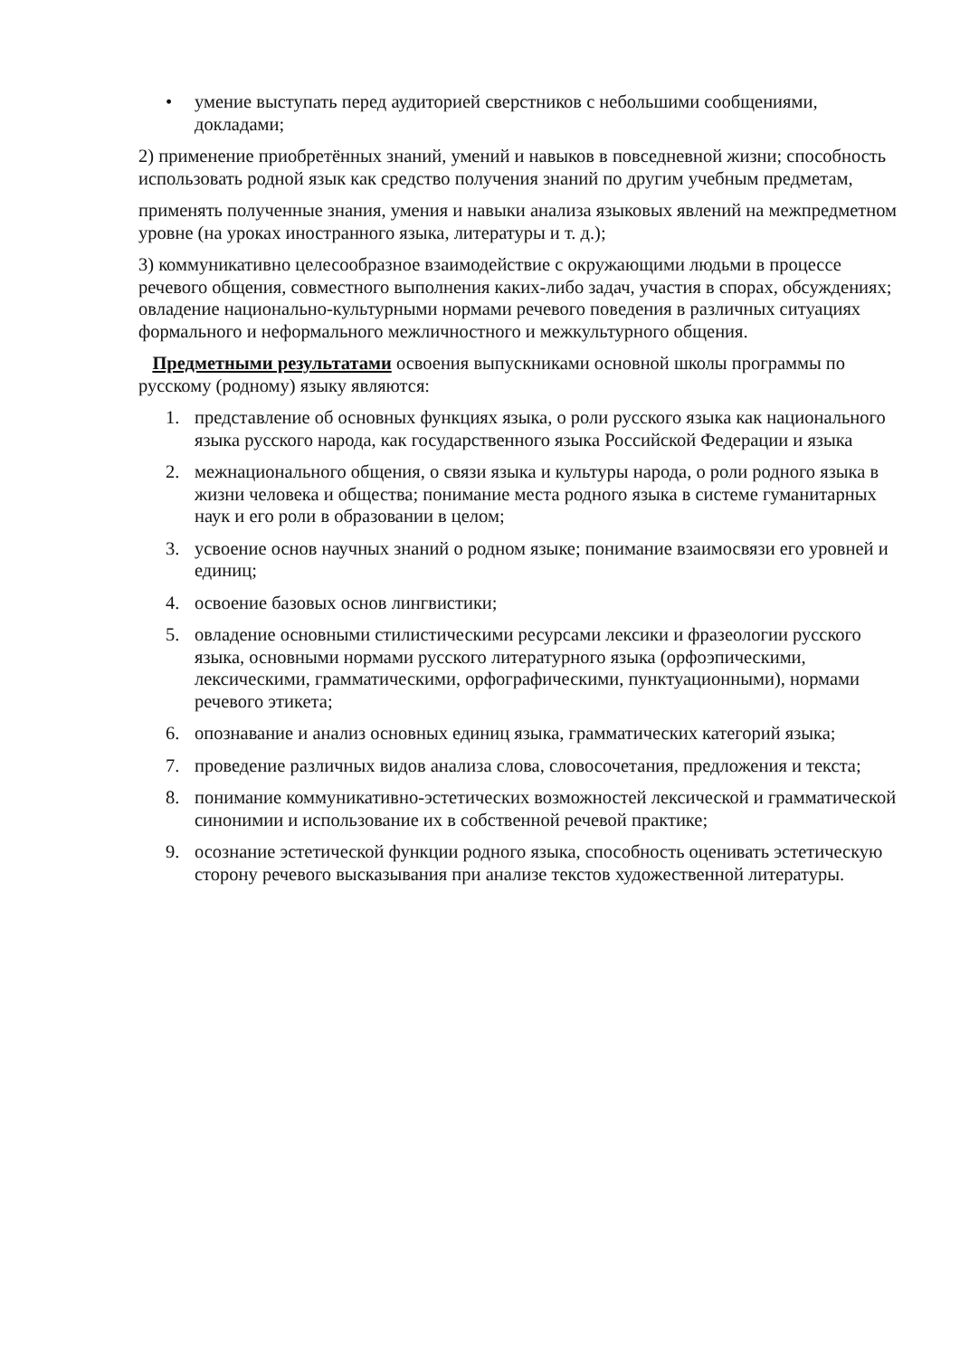• умение выступать перед аудиторией сверстников с небольшими сообщениями, докладами;
2) применение приобретённых знаний, умений и навыков в повседневной жизни; способность использовать родной язык как средство получения знаний по другим учебным предметам,
применять полученные знания, умения и навыки анализа языковых явлений на межпредметном уровне (на уроках иностранного языка, литературы и т. д.);
3) коммуникативно целесообразное взаимодействие с окружающими людьми в процессе речевого общения, совместного выполнения каких-либо задач, участия в спорах, обсуждениях; овладение национально-культурными нормами речевого поведения в различных ситуациях формального и неформального межличностного и межкультурного общения.
Предметными результатами освоения выпускниками основной школы программы по русскому (родному) языку являются:
1. представление об основных функциях языка, о роли русского языка как национального языка русского народа, как государственного языка Российской Федерации и языка
2. межнационального общения, о связи языка и культуры народа, о роли родного языка в жизни человека и общества; понимание места родного языка в системе гуманитарных наук и его роли в образовании в целом;
3. усвоение основ научных знаний о родном языке; понимание взаимосвязи его уровней и единиц;
4. освоение базовых основ лингвистики;
5. овладение основными стилистическими ресурсами лексики и фразеологии русского языка, основными нормами русского литературного языка (орфоэпическими, лексическими, грамматическими, орфографическими, пунктуационными), нормами речевого этикета;
6. опознавание и анализ основных единиц языка, грамматических категорий языка;
7. проведение различных видов анализа слова, словосочетания, предложения и текста;
8. понимание коммуникативно-эстетических возможностей лексической и грамматической синонимии и использование их в собственной речевой практике;
9. осознание эстетической функции родного языка, способность оценивать эстетическую сторону речевого высказывания при анализе текстов художественной литературы.